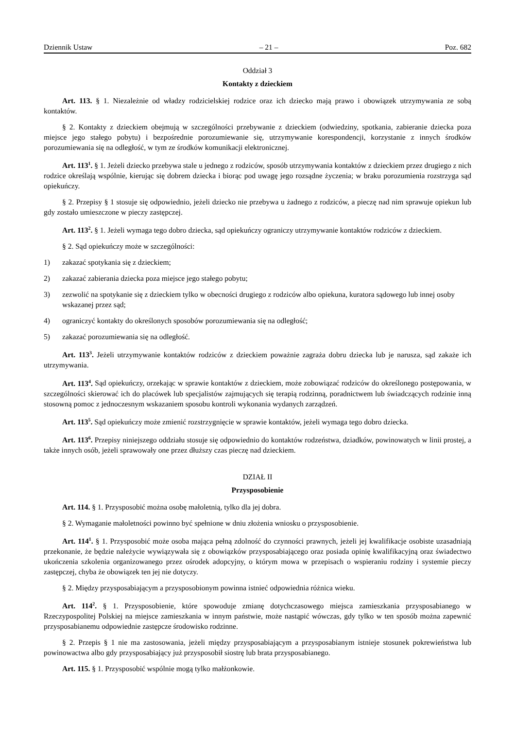Dziennik Ustaw – 21 – Poz. 682
Oddział 3
Kontakty z dzieckiem
Art. 113. § 1. Niezależnie od władzy rodzicielskiej rodzice oraz ich dziecko mają prawo i obowiązek utrzymywania ze sobą kontaktów.
§ 2. Kontakty z dzieckiem obejmują w szczególności przebywanie z dzieckiem (odwiedziny, spotkania, zabieranie dziecka poza miejsce jego stałego pobytu) i bezpośrednie porozumiewanie się, utrzymywanie korespondencji, korzystanie z innych środków porozumiewania się na odległość, w tym ze środków komunikacji elektronicznej.
Art. 113<sup>1</sup>. § 1. Jeżeli dziecko przebywa stale u jednego z rodziców, sposób utrzymywania kontaktów z dzieckiem przez drugiego z nich rodzice określają wspólnie, kierując się dobrem dziecka i biorąc pod uwagę jego rozsądne życzenia; w braku porozumienia rozstrzyga sąd opiekuńczy.
§ 2. Przepisy § 1 stosuje się odpowiednio, jeżeli dziecko nie przebywa u żadnego z rodziców, a pieczę nad nim sprawuje opiekun lub gdy zostało umieszczone w pieczy zastępczej.
Art. 113<sup>2</sup>. § 1. Jeżeli wymaga tego dobro dziecka, sąd opiekuńczy ograniczy utrzymywanie kontaktów rodziców z dzieckiem.
§ 2. Sąd opiekuńczy może w szczególności:
1) zakazać spotykania się z dzieckiem;
2) zakazać zabierania dziecka poza miejsce jego stałego pobytu;
3) zezwolić na spotykanie się z dzieckiem tylko w obecności drugiego z rodziców albo opiekuna, kuratora sądowego lub innej osoby wskazanej przez sąd;
4) ograniczyć kontakty do określonych sposobów porozumiewania się na odległość;
5) zakazać porozumiewania się na odległość.
Art. 113<sup>3</sup>. Jeżeli utrzymywanie kontaktów rodziców z dzieckiem poważnie zagraża dobru dziecka lub je narusza, sąd zakaże ich utrzymywania.
Art. 113<sup>4</sup>. Sąd opiekuńczy, orzekając w sprawie kontaktów z dzieckiem, może zobowiązać rodziców do określonego postępowania, w szczególności skierować ich do placówek lub specjalistów zajmujących się terapią rodzinną, poradnictwem lub świadczących rodzinie inną stosowną pomoc z jednoczesnym wskazaniem sposobu kontroli wykonania wydanych zarządzeń.
Art. 113<sup>5</sup>. Sąd opiekuńczy może zmienić rozstrzygnięcie w sprawie kontaktów, jeżeli wymaga tego dobro dziecka.
Art. 113<sup>6</sup>. Przepisy niniejszego oddziału stosuje się odpowiednio do kontaktów rodzeństwa, dziadków, powinowatych w linii prostej, a także innych osób, jeżeli sprawowały one przez dłuższy czas pieczę nad dzieckiem.
DZIAŁ II
Przysposobienie
Art. 114. § 1. Przysposobić można osobę małoletnią, tylko dla jej dobra.
§ 2. Wymaganie małoletności powinno być spełnione w dniu złożenia wniosku o przysposobienie.
Art. 114<sup>1</sup>. § 1. Przysposobić może osoba mająca pełną zdolność do czynności prawnych, jeżeli jej kwalifikacje osobiste uzasadniają przekonanie, że będzie należycie wywiązywała się z obowiązków przysposabiającego oraz posiada opinię kwalifikacyjną oraz świadectwo ukończenia szkolenia organizowanego przez ośrodek adopcyjny, o którym mowa w przepisach o wspieraniu rodziny i systemie pieczy zastępczej, chyba że obowiązek ten jej nie dotyczy.
§ 2. Między przysposabiającym a przysposobionym powinna istnieć odpowiednia różnica wieku.
Art. 114<sup>2</sup>. § 1. Przysposobienie, które spowoduje zmianę dotychczasowego miejsca zamieszkania przysposabianego w Rzeczypospolitej Polskiej na miejsce zamieszkania w innym państwie, może nastąpić wówczas, gdy tylko w ten sposób można zapewnić przysposabianemu odpowiednie zastępcze środowisko rodzinne.
§ 2. Przepis § 1 nie ma zastosowania, jeżeli między przysposabiającym a przysposabianym istnieje stosunek pokrewieństwa lub powinowactwa albo gdy przysposabiający już przysposobił siostrę lub brata przysposabianego.
Art. 115. § 1. Przysposobić wspólnie mogą tylko małżonkowie.